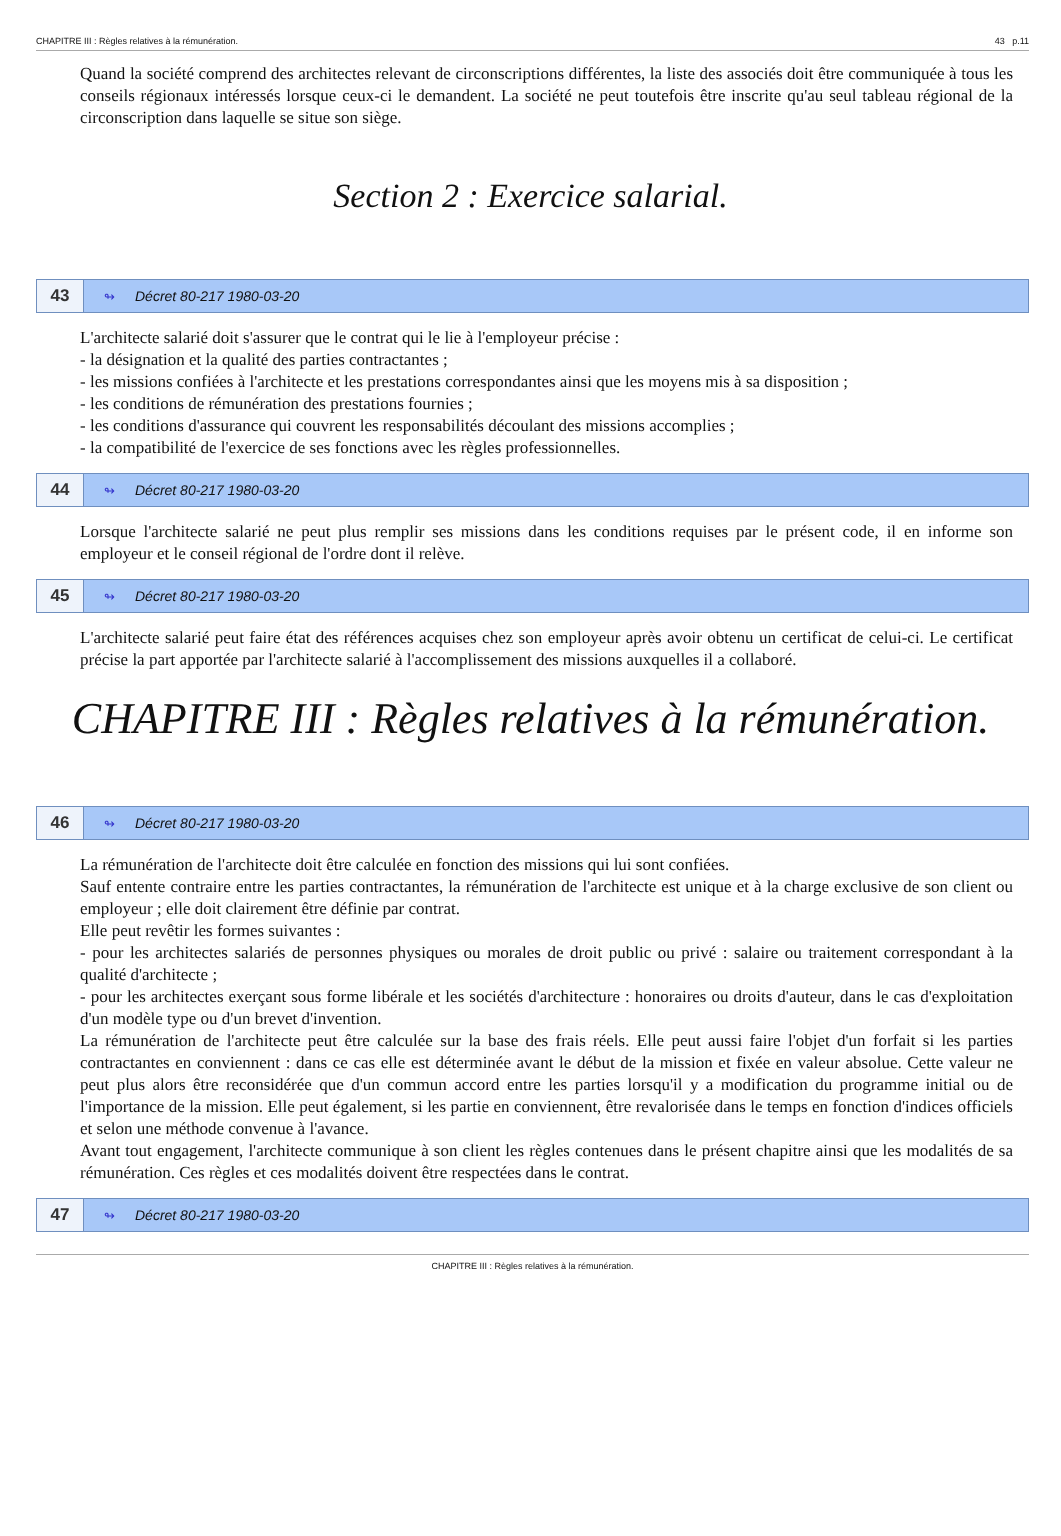CHAPITRE III : Règles relatives à la rémunération. 43 p.11
Quand la société comprend des architectes relevant de circonscriptions différentes, la liste des associés doit être communiquée à tous les conseils régionaux intéressés lorsque ceux-ci le demandent. La société ne peut toutefois être inscrite qu'au seul tableau régional de la circonscription dans laquelle se situe son siège.
Section 2 : Exercice salarial.
43 ↬ Décret 80-217 1980-03-20
L'architecte salarié doit s'assurer que le contrat qui le lie à l'employeur précise :
- la désignation et la qualité des parties contractantes ;
- les missions confiées à l'architecte et les prestations correspondantes ainsi que les moyens mis à sa disposition ;
- les conditions de rémunération des prestations fournies ;
- les conditions d'assurance qui couvrent les responsabilités découlant des missions accomplies ;
- la compatibilité de l'exercice de ses fonctions avec les règles professionnelles.
44 ↬ Décret 80-217 1980-03-20
Lorsque l'architecte salarié ne peut plus remplir ses missions dans les conditions requises par le présent code, il en informe son employeur et le conseil régional de l'ordre dont il relève.
45 ↬ Décret 80-217 1980-03-20
L'architecte salarié peut faire état des références acquises chez son employeur après avoir obtenu un certificat de celui-ci. Le certificat précise la part apportée par l'architecte salarié à l'accomplissement des missions auxquelles il a collaboré.
CHAPITRE III : Règles relatives à la rémunération.
46 ↬ Décret 80-217 1980-03-20
La rémunération de l'architecte doit être calculée en fonction des missions qui lui sont confiées.
Sauf entente contraire entre les parties contractantes, la rémunération de l'architecte est unique et à la charge exclusive de son client ou employeur ; elle doit clairement être définie par contrat.
Elle peut revêtir les formes suivantes :
- pour les architectes salariés de personnes physiques ou morales de droit public ou privé : salaire ou traitement correspondant à la qualité d'architecte ;
- pour les architectes exerçant sous forme libérale et les sociétés d'architecture : honoraires ou droits d'auteur, dans le cas d'exploitation d'un modèle type ou d'un brevet d'invention.
La rémunération de l'architecte peut être calculée sur la base des frais réels. Elle peut aussi faire l'objet d'un forfait si les parties contractantes en conviennent : dans ce cas elle est déterminée avant le début de la mission et fixée en valeur absolue. Cette valeur ne peut plus alors être reconsidérée que d'un commun accord entre les parties lorsqu'il y a modification du programme initial ou de l'importance de la mission. Elle peut également, si les partie en conviennent, être revalorisée dans le temps en fonction d'indices officiels et selon une méthode convenue à l'avance.
Avant tout engagement, l'architecte communique à son client les règles contenues dans le présent chapitre ainsi que les modalités de sa rémunération. Ces règles et ces modalités doivent être respectées dans le contrat.
47 ↬ Décret 80-217 1980-03-20
CHAPITRE III : Règles relatives à la rémunération.